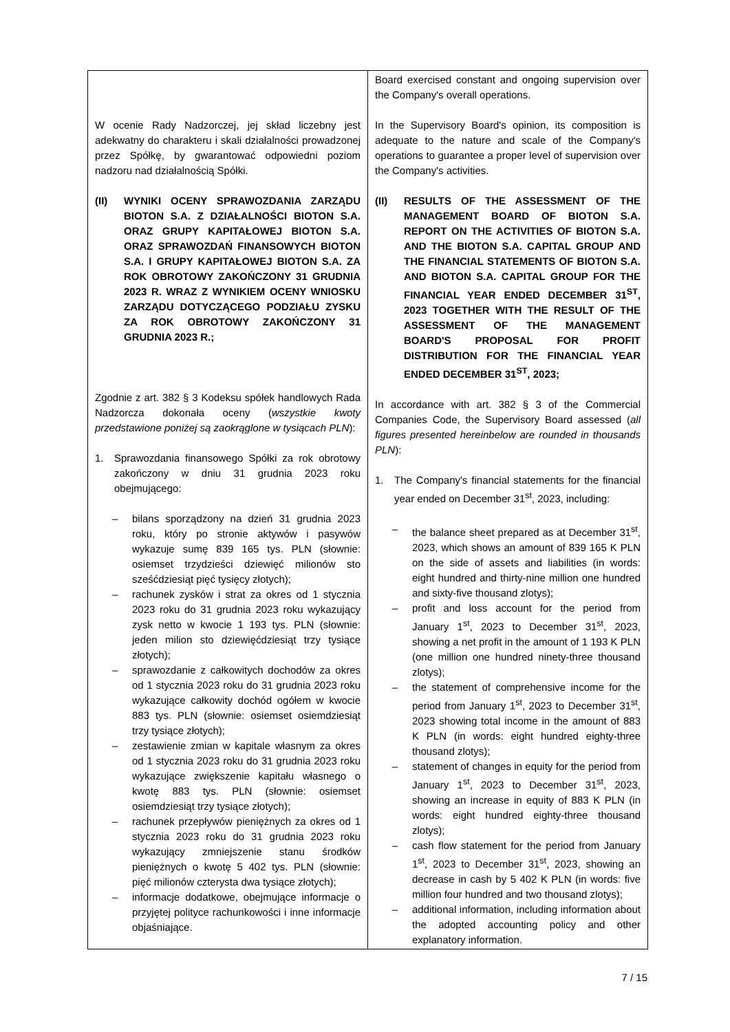| W ocenie Rady Nadzorczej, jej skład liczebny jest adekwatny do charakteru i skali działalności prowadzonej przez Spółkę, by gwarantować odpowiedni poziom nadzoru nad działalnością Spółki. (II) WYNIKI OCENY SPRAWOZDANIA ZARZĄDU BIOTON S.A. Z DZIAŁALNOŚCI BIOTON S.A. ORAZ GRUPY KAPITAŁOWEJ BIOTON S.A. ORAZ SPRAWOZDAŃ FINANSOWYCH BIOTON S.A. I GRUPY KAPITAŁOWEJ BIOTON S.A. ZA ROK OBROTOWY ZAKOŃCZONY 31 GRUDNIA 2023 R. WRAZ Z WYNIKIEM OCENY WNIOSKU ZARZĄDU DOTYCZĄCEGO PODZIAŁU ZYSKU ZA ROK OBROTOWY ZAKOŃCZONY 31 GRUDNIA 2023 R.; Zgodnie z art. 382 § 3 Kodeksu spółek handlowych Rada Nadzorcza dokonała oceny ( wszystkie kwoty przedstawione poniżej są zaokrąglone w tysiącach PLN ): 1. Sprawozdania finansowego Spółki za rok obrotowy zakończony w dniu 31 grudnia 2023 roku obejmującego: – bilans sporządzony na dzień 31 grudnia 2023 roku, który po stronie aktywów i pasywów wykazuje sumę 839 165 tys. PLN (słownie: osiemset trzydzieści dziewięć milionów sto sześćdziesiąt pięć tysięcy złotych); – rachunek zysków i strat za okres od 1 stycznia 2023 roku do 31 grudnia 2023 roku wykazujący zysk netto w kwocie 1 193 tys. PLN (słownie: jeden milion sto dziewięćdziesiąt trzy tysiące złotych); – sprawozdanie z całkowitych dochodów za okres od 1 stycznia 2023 roku do 31 grudnia 2023 roku wykazujące całkowity dochód ogółem w kwocie 883 tys. PLN (słownie: osiemset osiemdziesiąt trzy tysiące złotych); – zestawienie zmian w kapitale własnym za okres od 1 stycznia 2023 roku do 31 grudnia 2023 roku wykazujące zwiększenie kapitału własnego o kwotę 883 tys. PLN (słownie: osiemset osiemdziesiąt trzy tysiące złotych); – rachunek przepływów pieniężnych za okres od 1 stycznia 2023 roku do 31 grudnia 2023 roku wykazujący zmniejszenie stanu środków pieniężnych o kwotę 5 402 tys. PLN (słownie: pięć milionów czterysta dwa tysiące złotych); – informacje dodatkowe, obejmujące informacje o przyjętej polityce rachunkowości i inne informacje objaśniające. | Board exercised constant and ongoing supervision over the Company's overall operations. In the Supervisory Board's opinion, its composition is adequate to the nature and scale of the Company's operations to guarantee a proper level of supervision over the Company's activities. (II) RESULTS OF THE ASSESSMENT OF THE MANAGEMENT BOARD OF BIOTON S.A. REPORT ON THE ACTIVITIES OF BIOTON S.A. AND THE BIOTON S.A. CAPITAL GROUP AND THE FINANCIAL STATEMENTS OF BIOTON S.A. AND BIOTON S.A. CAPITAL GROUP FOR THE FINANCIAL YEAR ENDED DECEMBER 31<sup>ST</sup>, 2023 TOGETHER WITH THE RESULT OF THE ASSESSMENT OF THE MANAGEMENT BOARD'S PROPOSAL FOR PROFIT DISTRIBUTION FOR THE FINANCIAL YEAR ENDED DECEMBER 31<sup>ST</sup>, 2023; In accordance with art. 382 § 3 of the Commercial Companies Code, the Supervisory Board assessed ( all figures presented hereinbelow are rounded in thousands PLN ): 1. The Company's financial statements for the financial year ended on December 31<sup>st</sup>, 2023, including: – the balance sheet prepared as at December 31<sup>st</sup>, 2023, which shows an amount of 839 165 K PLN on the side of assets and liabilities (in words: eight hundred and thirty-nine million one hundred and sixty-five thousand zlotys); – profit and loss account for the period from January 1<sup>st</sup>, 2023 to December 31<sup>st</sup>, 2023, showing a net profit in the amount of 1 193 K PLN (one million one hundred ninety-three thousand zlotys); – the statement of comprehensive income for the period from January 1<sup>st</sup>, 2023 to December 31<sup>st</sup>, 2023 showing total income in the amount of 883 K PLN (in words: eight hundred eighty-three thousand zlotys); – statement of changes in equity for the period from January 1<sup>st</sup>, 2023 to December 31<sup>st</sup>, 2023, showing an increase in equity of 883 K PLN (in words: eight hundred eighty-three thousand zlotys); – cash flow statement for the period from January 1<sup>st</sup>, 2023 to December 31<sup>st</sup>, 2023, showing an decrease in cash by 5 402 K PLN (in words: five million four hundred and two thousand zlotys); – additional information, including information about the adopted accounting policy and other explanatory information. |
7 / 15